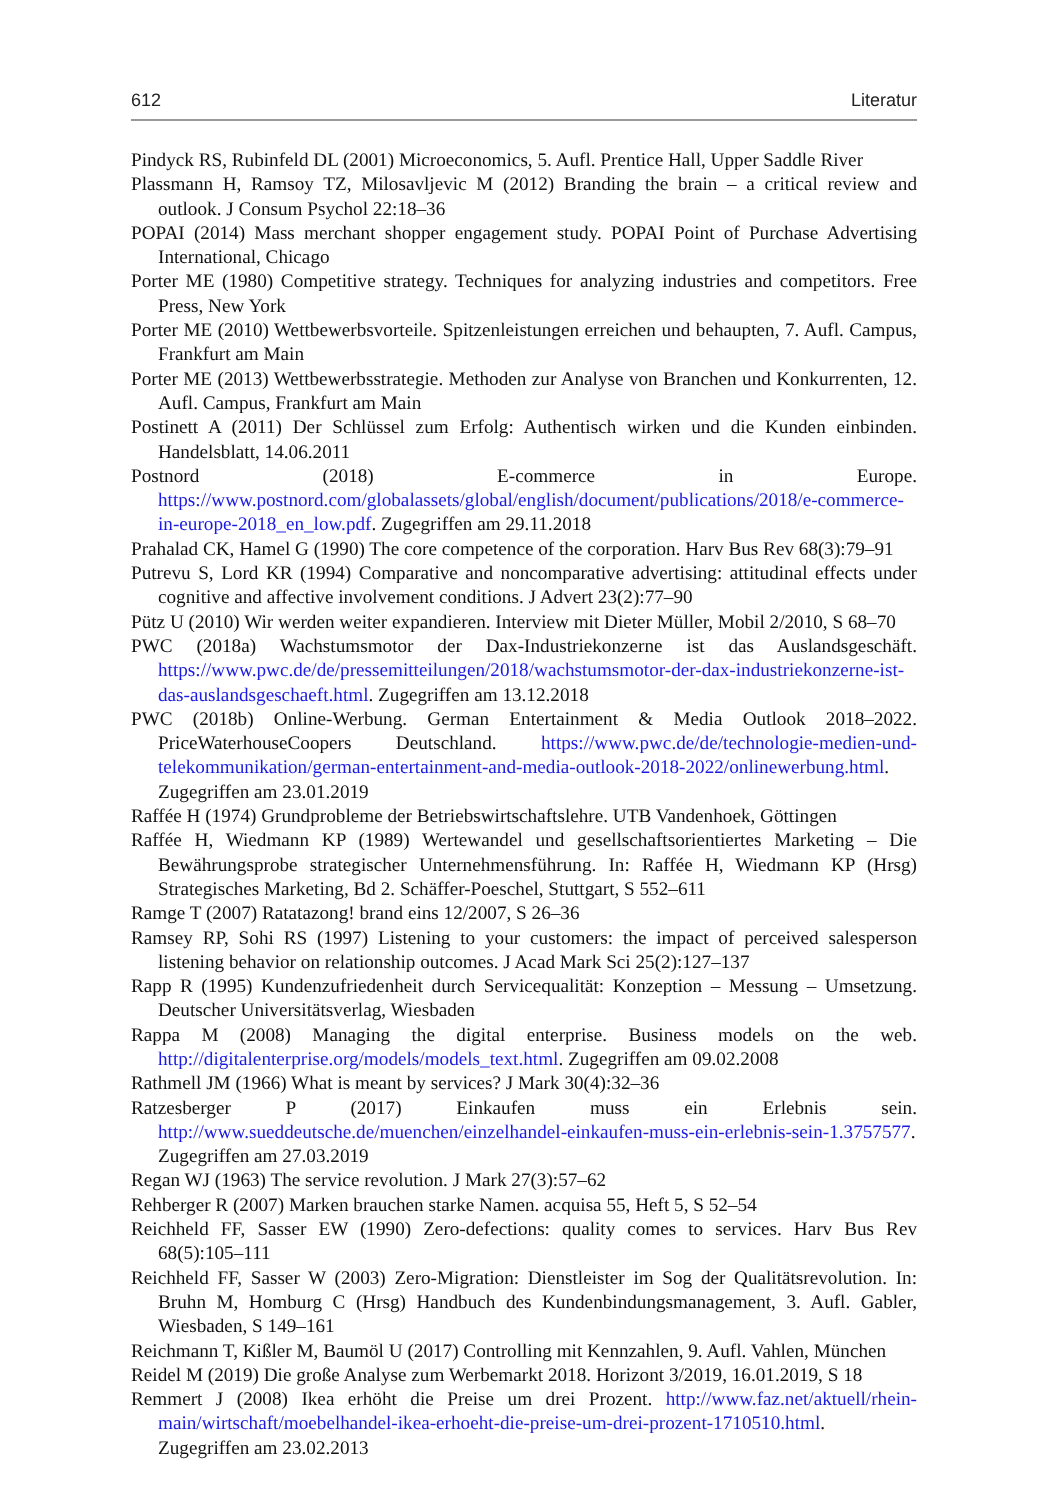612 Literatur
Pindyck RS, Rubinfeld DL (2001) Microeconomics, 5. Aufl. Prentice Hall, Upper Saddle River
Plassmann H, Ramsoy TZ, Milosavljevic M (2012) Branding the brain – a critical review and outlook. J Consum Psychol 22:18–36
POPAI (2014) Mass merchant shopper engagement study. POPAI Point of Purchase Advertising International, Chicago
Porter ME (1980) Competitive strategy. Techniques for analyzing industries and competitors. Free Press, New York
Porter ME (2010) Wettbewerbsvorteile. Spitzenleistungen erreichen und behaupten, 7. Aufl. Campus, Frankfurt am Main
Porter ME (2013) Wettbewerbsstrategie. Methoden zur Analyse von Branchen und Konkurrenten, 12. Aufl. Campus, Frankfurt am Main
Postinett A (2011) Der Schlüssel zum Erfolg: Authentisch wirken und die Kunden einbinden. Handelsblatt, 14.06.2011
Postnord (2018) E-commerce in Europe. https://www.postnord.com/globalassets/global/english/document/publications/2018/e-commerce-in-europe-2018_en_low.pdf. Zugegriffen am 29.11.2018
Prahalad CK, Hamel G (1990) The core competence of the corporation. Harv Bus Rev 68(3):79–91
Putrevu S, Lord KR (1994) Comparative and noncomparative advertising: attitudinal effects under cognitive and affective involvement conditions. J Advert 23(2):77–90
Pütz U (2010) Wir werden weiter expandieren. Interview mit Dieter Müller, Mobil 2/2010, S 68–70
PWC (2018a) Wachstumsmotor der Dax-Industriekonzerne ist das Auslandsgeschäft. https://www.pwc.de/de/pressemitteilungen/2018/wachstumsmotor-der-dax-industriekonzerne-ist-das-auslandsgeschaeft.html. Zugegriffen am 13.12.2018
PWC (2018b) Online-Werbung. German Entertainment & Media Outlook 2018–2022. PriceWaterhouseCoopers Deutschland. https://www.pwc.de/de/technologie-medien-und-telekommunikation/german-entertainment-and-media-outlook-2018-2022/onlinewerbung.html. Zugegriffen am 23.01.2019
Raffée H (1974) Grundprobleme der Betriebswirtschaftslehre. UTB Vandenhoek, Göttingen
Raffée H, Wiedmann KP (1989) Wertewandel und gesellschaftsorientiertes Marketing – Die Bewährungsprobe strategischer Unternehmensführung. In: Raffée H, Wiedmann KP (Hrsg) Strategisches Marketing, Bd 2. Schäffer-Poeschel, Stuttgart, S 552–611
Ramge T (2007) Ratatazong! brand eins 12/2007, S 26–36
Ramsey RP, Sohi RS (1997) Listening to your customers: the impact of perceived salesperson listening behavior on relationship outcomes. J Acad Mark Sci 25(2):127–137
Rapp R (1995) Kundenzufriedenheit durch Servicequalität: Konzeption – Messung – Umsetzung. Deutscher Universitätsverlag, Wiesbaden
Rappa M (2008) Managing the digital enterprise. Business models on the web. http://digitalenterprise.org/models/models_text.html. Zugegriffen am 09.02.2008
Rathmell JM (1966) What is meant by services? J Mark 30(4):32–36
Ratzesberger P (2017) Einkaufen muss ein Erlebnis sein. http://www.sueddeutsche.de/muenchen/einzelhandel-einkaufen-muss-ein-erlebnis-sein-1.3757577. Zugegriffen am 27.03.2019
Regan WJ (1963) The service revolution. J Mark 27(3):57–62
Rehberger R (2007) Marken brauchen starke Namen. acquisa 55, Heft 5, S 52–54
Reichheld FF, Sasser EW (1990) Zero-defections: quality comes to services. Harv Bus Rev 68(5):105–111
Reichheld FF, Sasser W (2003) Zero-Migration: Dienstleister im Sog der Qualitätsrevolution. In: Bruhn M, Homburg C (Hrsg) Handbuch des Kundenbindungsmanagement, 3. Aufl. Gabler, Wiesbaden, S 149–161
Reichmann T, Kißler M, Baumöl U (2017) Controlling mit Kennzahlen, 9. Aufl. Vahlen, München
Reidel M (2019) Die große Analyse zum Werbemarkt 2018. Horizont 3/2019, 16.01.2019, S 18
Remmert J (2008) Ikea erhöht die Preise um drei Prozent. http://www.faz.net/aktuell/rhein-main/wirtschaft/moebelhandel-ikea-erhoeht-die-preise-um-drei-prozent-1710510.html. Zugegriffen am 23.02.2013